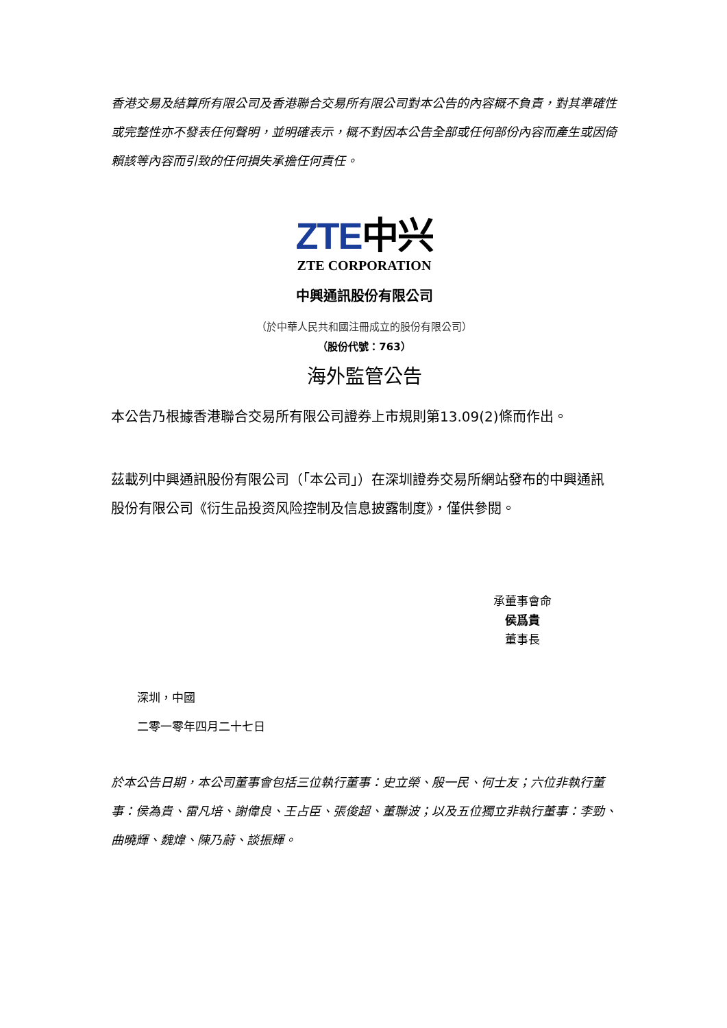香港交易及結算所有限公司及香港聯合交易所有限公司對本公告的內容概不負責，對其準確性或完整性亦不發表任何聲明，並明確表示，概不對因本公告全部或任何部份內容而產生或因倚賴該等內容而引致的任何損失承擔任何責任。
ZTE中兴
ZTE CORPORATION
中興通訊股份有限公司
（於中華人民共和國注冊成立的股份有限公司）
（股份代號：763）
海外監管公告
本公告乃根據香港聯合交易所有限公司證券上市規則第13.09(2)條而作出。
茲載列中興通訊股份有限公司（「本公司」）在深圳證券交易所網站發布的中興通訊股份有限公司《衍生品投资风险控制及信息披露制度》，僅供參閱。
承董事會命
侯爲貴
董事長
深圳，中國
二零一零年四月二十七日
於本公告日期，本公司董事會包括三位執行董事：史立榮、殷一民、何士友；六位非執行董事：侯為貴、雷凡培、謝偉良、王占臣、張俊超、董聯波；以及五位獨立非執行董事：李勁、曲曉輝、魏煒、陳乃蔚、談振輝。